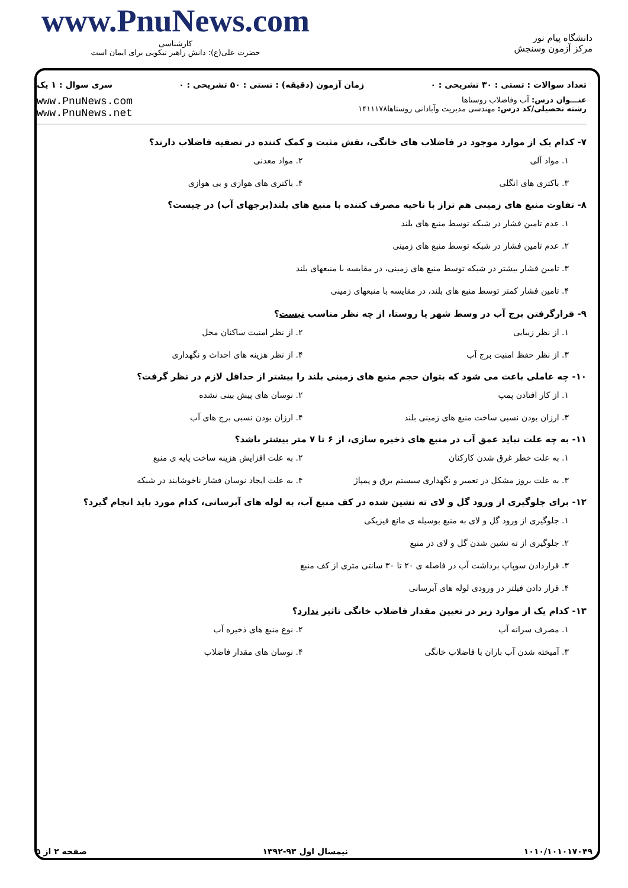www.PnuNews.com
کارشناسی
حضرت علی(ع): دانش راهبر نیکویی برای ایمان است
دانشگاه پیام نور
مرکز آزمون وسنجش
تعداد سوالات : تستی : ۳۰ تشریحی : ۰ زمان آزمون (دقیقه) : تستی : ۵۰ تشریحی : ۰ سری سوال : ۱ یک
عنـــوان درس: آب وفاضلاب روستاها
رشته تحصیلی/کد درس: مهندسی مدیریت وآبادانی روستاها۱۴۱۱۱۷۸
www.PnuNews.com
www.PnuNews.net
۷- کدام یک از موارد موجود در فاضلاب های خانگی، نقش مثبت و کمک کننده در تصفیه فاضلاب دارند؟
۱. مواد آلی
۲. مواد معدنی
۳. باکتری های انگلی
۴. باکتری های هوازی و بی هوازی
۸- تفاوت منبع های زمینی هم تراز با ناحیه مصرف کننده با منبع های بلند(برجهای آب) در چیست؟
۱. عدم تامین فشار در شبکه توسط منبع های بلند
۲. عدم تامین فشار در شبکه توسط منبع های زمینی
۳. تامین فشار بیشتر در شبکه توسط منبع های زمینی، در مقایسه با منبعهای بلند
۴. تامین فشار کمتر توسط منبع های بلند، در مقایسه با منبعهای زمینی
۹- قرارگرفتن برج آب در وسط شهر یا روستا، از چه نظر مناسب نیست؟
۱. از نظر زیبایی
۲. از نظر امنیت ساکنان محل
۳. از نظر حفظ امنیت برج آب
۴. از نظر هزینه های احداث و نگهداری
۱۰- چه عاملی باعث می شود که بتوان حجم منبع های زمینی بلند را بیشتر از حداقل لازم در نظر گرفت؟
۱. از کار افتادن پمپ
۲. نوسان های پیش بینی نشده
۳. ارزان بودن نسبی ساخت منبع های زمینی بلند
۴. ارزان بودن نسبی برج های آب
۱۱- به چه علت نباید عمق آب در منبع های ذخیره سازی، از ۶ تا ۷ متر بیشتر باشد؟
۱. به علت خطر غرق شدن کارکنان
۲. به علت افزایش هزینه ساخت پایه ی منبع
۳. به علت بروز مشکل در تعمیر و نگهداری سیستم برق و پمپاژ
۴. به علت ایجاد نوسان فشار ناخوشایند در شبکه
۱۲- برای جلوگیری از ورود گل و لای ته نشین شده در کف منبع آب، به لوله های آبرسانی، کدام مورد باید انجام گیرد؟
۱. جلوگیری از ورود گل و لای به منبع بوسیله ی مانع فیزیکی
۲. جلوگیری از ته نشین شدن گل و لای در منبع
۳. قراردادن سوپاپ برداشت آب در فاصله ی ۲۰ تا ۳۰ سانتی متری از کف منبع
۴. قرار دادن فیلتر در ورودی لوله های آبرسانی
۱۳- کدام یک از موارد زیر در تعیین مقدار فاضلاب خانگی تاثیر ندارد؟
۱. مصرف سرانه آب
۲. نوع منبع های ذخیره آب
۳. آمیخته شدن آب باران با فاضلاب خانگی
۴. نوسان های مقدار فاضلاب
۱۰۱۰/۱۰۱۰۱۷۰۴۹ نیمسال اول ۹۳-۱۳۹۲ صفحه ۲ از ۵